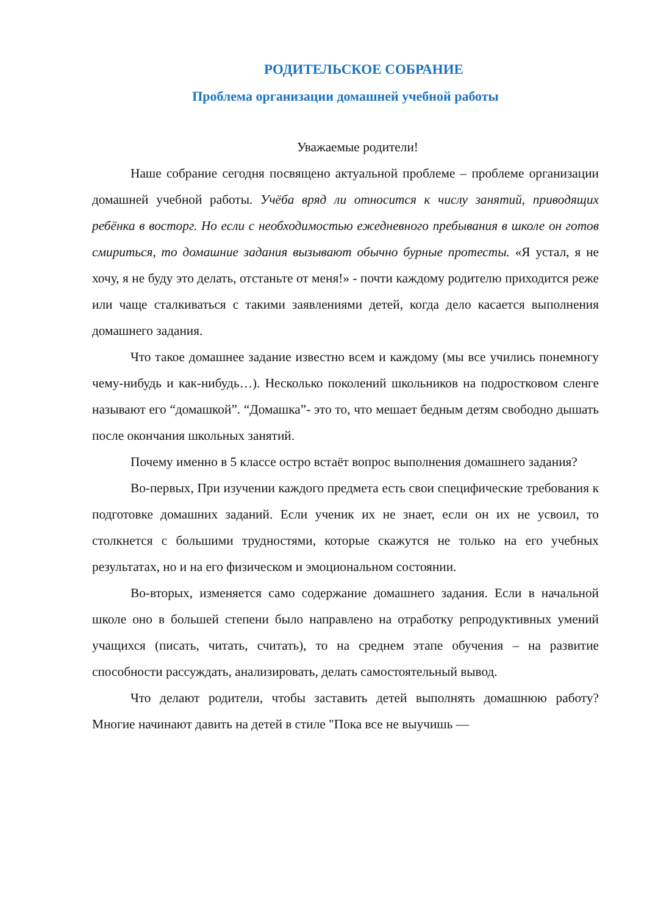РОДИТЕЛЬСКОЕ СОБРАНИЕ
Проблема организации домашней учебной работы
Уважаемые родители!
Наше собрание сегодня посвящено актуальной проблеме – проблеме организации домашней учебной работы. Учёба вряд ли относится к числу занятий, приводящих ребёнка в восторг. Но если с необходимостью ежедневного пребывания в школе он готов смириться, то домашние задания вызывают обычно бурные протесты. «Я устал, я не хочу, я не буду это делать, отстаньте от меня!» - почти каждому родителю приходится реже или чаще сталкиваться с такими заявлениями детей, когда дело касается выполнения домашнего задания.
Что такое домашнее задание известно всем и каждому (мы все учились понемногу чему-нибудь и как-нибудь…). Несколько поколений школьников на подростковом сленге называют его “домашкой”. “Домашка”- это то, что мешает бедным детям свободно дышать после окончания школьных занятий.
Почему именно в 5 классе остро встаёт вопрос выполнения домашнего задания?
Во-первых, При изучении каждого предмета есть свои специфические требования к подготовке домашних заданий. Если ученик их не знает, если он их не усвоил, то столкнется с большими трудностями, которые скажутся не только на его учебных результатах, но и на его физическом и эмоциональном состоянии.
Во-вторых, изменяется само содержание домашнего задания. Если в начальной школе оно в большей степени было направлено на отработку репродуктивных умений учащихся (писать, читать, считать), то на среднем этапе обучения – на развитие способности рассуждать, анализировать, делать самостоятельный вывод.
Что делают родители, чтобы заставить детей выполнять домашнюю работу? Многие начинают давить на детей в стиле "Пока все не выучишь —